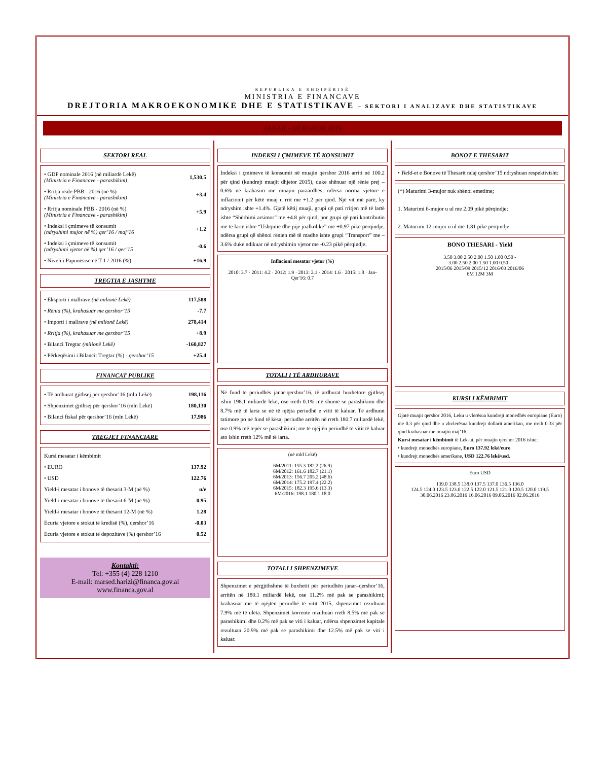REPUBLIKA E SHQIPËRISË
MINISTRIA E FINANCAVE
DREJTORIA MAKROEKONOMIKE DHE E STATISTIKAVE – SEKTORI I ANALIZAVE DHE STATISTIKAVE
JANAR - QERSHOR 2016
SEKTORI REAL
| • GDP nominale 2016 (në miliardë Lekë) (Ministria e Financave - parashikim) | 1,530.5 |
| • Rritja reale PBB - 2016 (në %) (Ministria e Financave - parashikim) | +3.4 |
| • Rritja nominale PBB - 2016 (në %) (Ministria e Financave - parashikim) | +5.9 |
| • Indeksi i çmimeve të konsumit (ndryshimi mujor në %) qer’16 / maj’16 | +1.2 |
| • Indeksi i çmimeve të konsumit (ndryshimi vjetor në %) qer’16 / qer’15 | -0.6 |
| • Niveli i Papunësisë në T-1 / 2016 (%) | +16.9 |
TREGTIA E JASHTME
| • Eksporti i mallrave (në milionë Lekë) | 117,588 |
| • Rënia (%), krahasuar me qershor’15 | -7.7 |
| • Importi i mallrave (në milionë Lekë) | 278,414 |
| • Rritja (%), krahasuar me qershor’15 | +8.9 |
| • Bilanci Tregtar (milionë Lekë) | -160,827 |
| • Përkeqësimi i Bilancit Tregtar (%) - qershor’15 | +25.4 |
FINANCAT PUBLIKE
| • Të ardhurat gjithsej për qershor’16 (mln Lekë) | 198,116 |
| • Shpenzimet gjithsej për qershor’16 (mln Lekë) | 180,130 |
| • Bilanci fiskal për qershor’16 (mln Lekë) | 17,986 |
TREGJET FINANCIARE
| Kursi mesatar i këmbimit | |
| • EURO | 137.92 |
| • USD | 122.76 |
| Yield-i mesatar i bonove të thesarit 3-M (në %) | n/e |
| Yield-i mesatar i bonove të thesarit 6-M (në %) | 0.95 |
| Yield-i mesatar i bonove të thesarit 12-M (në %) | 1.28 |
| Ecuria vjetore e stokut të kredisë (%), qershor’16 | -0.03 |
| Ecuria vjetore e stokut të depozitave (%) qershor’16 | 0.52 |
Kontakti:
Tel: +355 (4) 228 1210
E-mail: marsed.harizi@financa.gov.al
www.financa.gov.al
INDEKSI I ÇMIMEVE TË KONSUMIT
Indeksi i çmimeve të konsumit në muajin qershor 2016 arriti në 100.2 për qind (kundrejt muajit dhjetor 2015), duke shënuar një rënie prej –0.6% në krahasim me muajin paraardhës, ndërsa norma vjetore e inflacionit për këtë muaj u rrit me +1.2 për qind. Një vit më parë, ky ndryshim ishte +1.4%. Gjatë këtij muaji, grupi që pati rritjen më të lartë ishte “Shërbimi arsimor” me +4.8 për qind, por grupi që pati kontributin më të lartë ishte “Ushqime dhe pije joalkolike” me +0.97 pike përqindje, ndërsa grupi që shënoi rënien më të madhe ishte grupi “Transport” me –3.6% duke ndikuar në ndryshimin vjetor me -0.23 pikë përqindje.
Inflacioni mesatar vjetor (%)
2010: 3.7 · 2011: 4.2 · 2012: 1.9 · 2013: 2.1 · 2014: 1.6 · 2015: 1.8 · Jan-Qer'16: 0.7
TOTALI I TË ARDHURAVE
Në fund të periudhës janar-qershor’16, të ardhurat buxhetore gjithsej ishin 198.1 miliardë lekë, ose rreth 0.1% më shumë se parashikimi dhe 8.7% më të larta se në të njëjta periudhë e vitit të kaluar. Të ardhurat tatimore po në fund të kësaj periudhe arritën në rreth 180.7 miliardë lekë, ose 0.9% më tepër se parashikimi; me të njëjtën periudhë të vitit të kaluar ato ishin rreth 12% më të larta.
(në mld Lekë)
6M/2011: 155.3 182.2 (26.9)
6M/2012: 161.6 182.7 (21.1)
6M/2013: 156.7 205.2 (48.6)
6M/2014: 175.2 197.4 (22.2)
6M/2015: 182.3 195.6 (13.3)
6M/2016: 198.1 180.1 18.0
TOTALI I SHPENZIMEVE
Shpenzimet e përgjithshme të buxhetit për periudhën janar–qershor’16, arritën në 180.1 miliardë lekë, ose 11.2% më pak se parashikimi; krahasuar me të njëjtën periudhë të vitit 2015, shpenzimet rezultuan 7.9% më të ulëta. Shpenzimet korrente rezultuan rreth 8.5% më pak se parashikimi dhe 0.2% më pak se viti i kaluar, ndërsa shpenzimet kapitale rezultuan 20.9% më pak se parashikimi dhe 12.5% më pak se viti i kaluar.
BONOT E THESARIT
• Yield-et e Bonove të Thesarit ndaj qershor’15 ndryshuan respektivisht:
(*) Maturimi 3-mujor nuk shënoi emetime;
1. Maturimi 6-mujor u ul me 2.09 pikë përqindje;
2. Maturimi 12-mujor u ul me 1.81 pikë përqindje.
BONO THESARI - Yield
3.50 3.00 2.50 2.00 1.50 1.00 0.50 -
3.00 2.50 2.00 1.50 1.00 0.50 -
2015/06 2015/09 2015/12 2016/03 2016/06
6M 12M 3M
KURSI I KËMBIMIT
Gjatë muajit qershor 2016, Leku u vlerësua kundrejt monedhës europiane (Euro) me 0.3 për qind dhe u zhvlerësua kundrejt dollarit amerikan, me rreth 0.33 për qind krahasuar me muajin maj’16.
Kursi mesatar i këmbimit të Lek-ut, për muajin qershor 2016 ishte:
• kundrejt monedhës europiane, Euro 137.92 lekë/euro
• kundrejt monedhës amerikane, USD 122.76 lekë/usd.
Euro USD
139.0 138.5 138.0 137.5 137.0 136.5 136.0
124.5 124.0 123.5 123.0 122.5 122.0 121.5 121.0 120.5 120.0 119.5
30.06.2016 23.06.2016 16.06.2016 09.06.2016 02.06.2016